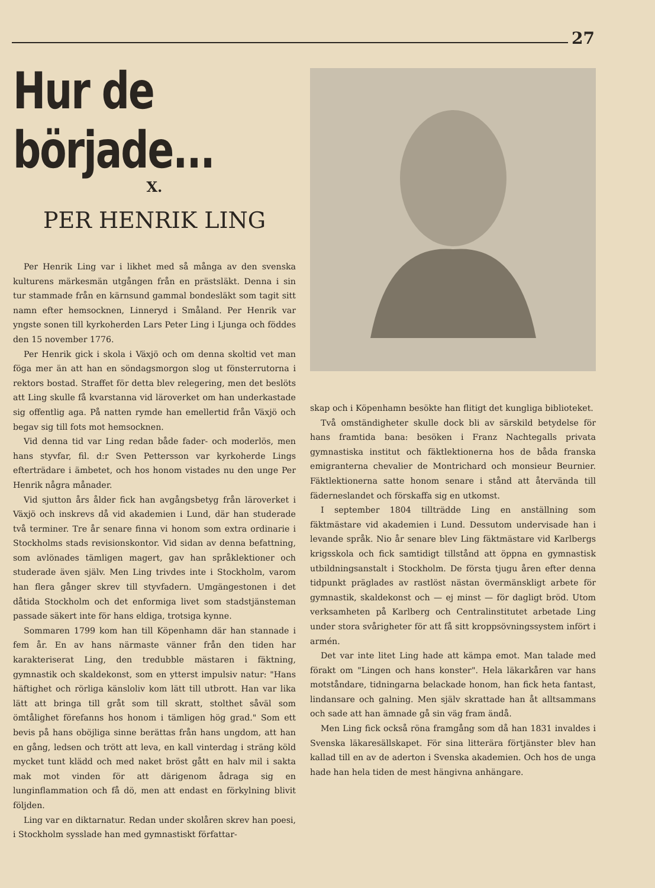27
Hur de började...
X.
PER HENRIK LING
Per Henrik Ling var i likhet med så många av den svenska kulturens märkesmän utgången från en prästsläkt. Denna i sin tur stammade från en kärnsund gammal bondesläkt som tagit sitt namn efter hemsocknen, Linneryd i Småland. Per Henrik var yngste sonen till kyrkoherden Lars Peter Ling i Ljunga och föddes den 15 november 1776.
Per Henrik gick i skola i Växjö och om denna skoltid vet man föga mer än att han en söndagsmorgon slog ut fönsterrutorna i rektors bostad. Straffet för detta blev relegering, men det beslöts att Ling skulle få kvarstanna vid läroverket om han underkastade sig offentlig aga. På natten rymde han emellertid från Växjö och begav sig till fots mot hemsocknen.
Vid denna tid var Ling redan både fader- och moderlös, men hans styvfar, fil. d:r Sven Pettersson var kyrkoherde Lings efterträdare i ämbetet, och hos honom vistades nu den unge Per Henrik några månader.
Vid sjutton års ålder fick han avgångsbetyg från läroverket i Växjö och inskrevs då vid akademien i Lund, där han studerade två terminer. Tre år senare finna vi honom som extra ordinarie i Stockholms stads revisionskontor. Vid sidan av denna befattning, som avlönades tämligen magert, gav han språklektioner och studerade även själv. Men Ling trivdes inte i Stockholm, varom han flera gånger skrev till styvfadern. Umgängestonen i det dåtida Stockholm och det enformiga livet som stadstjänsteman passade säkert inte för hans eldiga, trotsiga kynne.
Sommaren 1799 kom han till Köpenhamn där han stannade i fem år. En av hans närmaste vänner från den tiden har karakteriserat Ling, den tredubble mästaren i fäktning, gymnastik och skaldekonst, som en ytterst impulsiv natur: "Hans häftighet och rörliga känsloliv kom lätt till utbrott. Han var lika lätt att bringa till gråt som till skratt, stolthet såväl som ömtålighet förefanns hos honom i tämligen hög grad." Som ett bevis på hans oböjliga sinne berättas från hans ungdom, att han en gång, ledsen och trött att leva, en kall vinterdag i sträng köld mycket tunt klädd och med naket bröst gått en halv mil i sakta mak mot vinden för att därigenom ådraga sig en lunginflammation och få dö, men att endast en förkylning blivit följden.
Ling var en diktarnatur. Redan under skolåren skrev han poesi, i Stockholm sysslade han med gymnastiskt författar-
skap och i Köpenhamn besökte han flitigt det kungliga biblioteket.
Två omständigheter skulle dock bli av särskild betydelse för hans framtida bana: besöken i Franz Nachtegalls privata gymnastiska institut och fäktlektionerna hos de båda franska emigranterna chevalier de Montrichard och monsieur Beurnier. Fäktlektionerna satte honom senare i stånd att återvända till fäderneslandet och förskaffa sig en utkomst.
I september 1804 tillträdde Ling en anställning som fäktmästare vid akademien i Lund. Dessutom undervisade han i levande språk. Nio år senare blev Ling fäktmästare vid Karlbergs krigsskola och fick samtidigt tillstånd att öppna en gymnastisk utbildningsanstalt i Stockholm. De första tjugu åren efter denna tidpunkt präglades av rastlöst nästan övermänskligt arbete för gymnastik, skaldekonst och — ej minst — för dagligt bröd. Utom verksamheten på Karlberg och Centralinstitutet arbetade Ling under stora svårigheter för att få sitt kroppsövningssystem infört i armén.
Det var inte litet Ling hade att kämpa emot. Man talade med förakt om "Lingen och hans konster". Hela läkarkåren var hans motståndare, tidningarna belackade honom, han fick heta fantast, lindansare och galning. Men själv skrattade han åt alltsammans och sade att han ämnade gå sin väg fram ändå.
Men Ling fick också röna framgång som då han 1831 invaldes i Svenska läkaresällskapet. För sina litterära förtjänster blev han kallad till en av de aderton i Svenska akademien. Och hos de unga hade han hela tiden de mest hängivna anhängare.